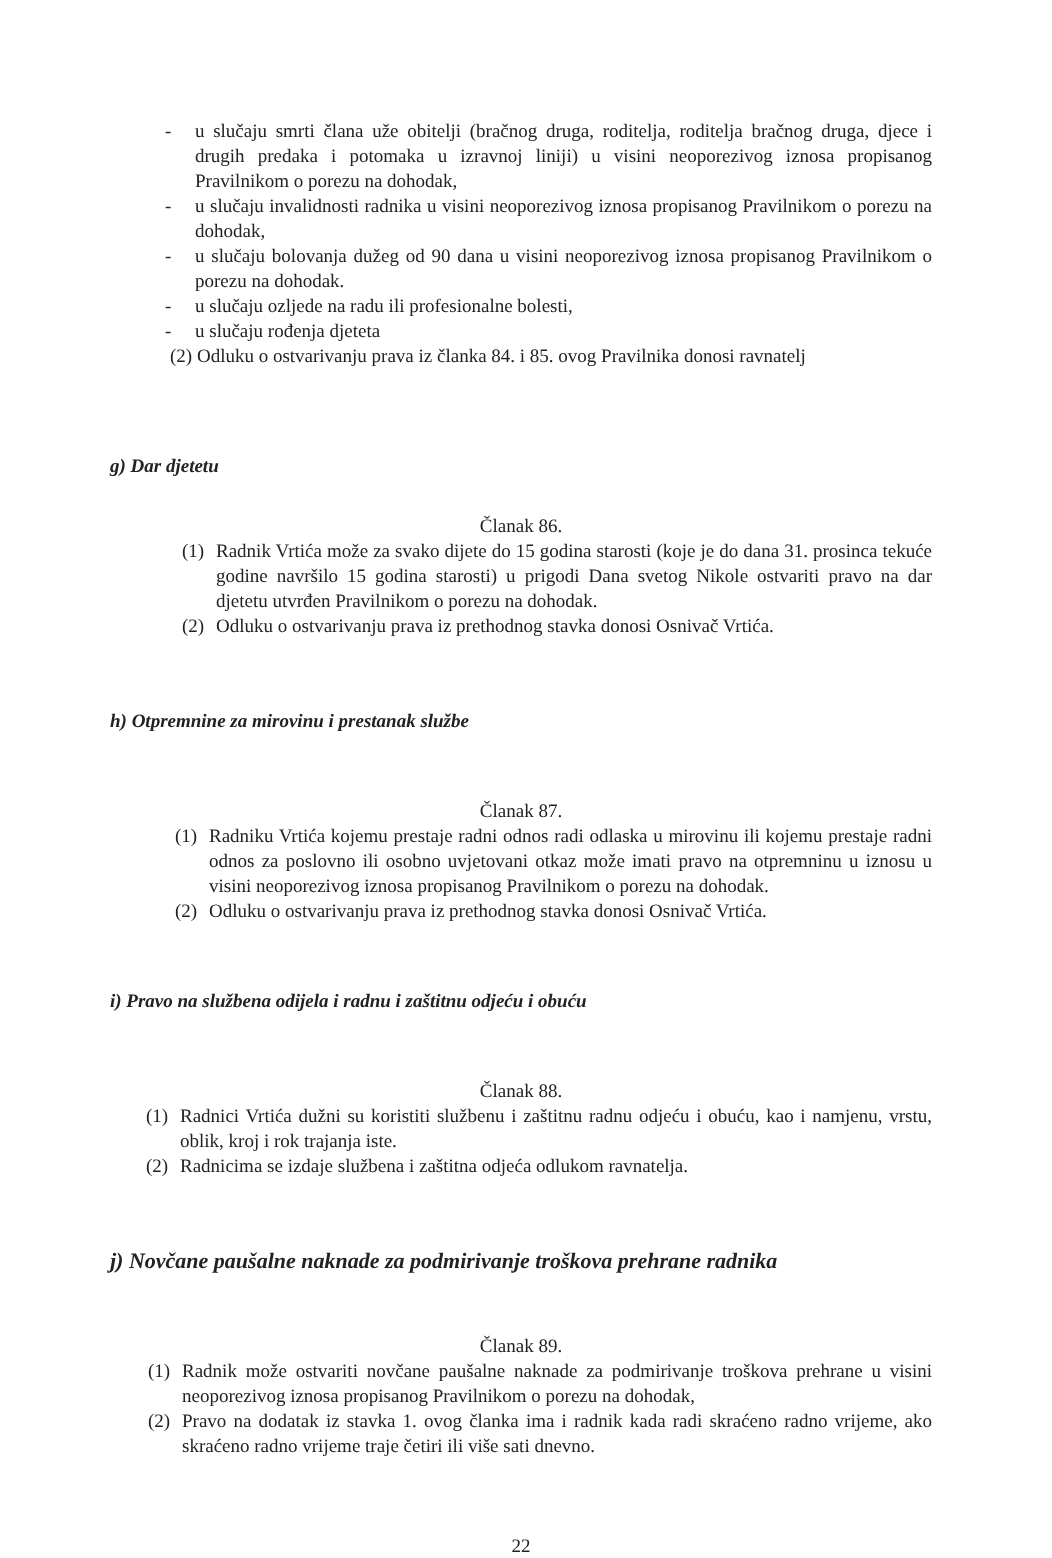- u slučaju smrti člana uže obitelji (bračnog druga, roditelja, roditelja bračnog druga, djece i drugih predaka i potomaka u izravnoj liniji) u visini neoporezivog iznosa propisanog Pravilnikom o porezu na dohodak,
- u slučaju invalidnosti radnika u visini neoporezivog iznosa propisanog Pravilnikom o porezu na dohodak,
- u slučaju bolovanja dužeg od 90 dana u visini neoporezivog iznosa propisanog Pravilnikom o porezu na dohodak.
- u slučaju ozljede na radu ili profesionalne bolesti,
- u slučaju rođenja djeteta
(2) Odluku o ostvarivanju prava iz članka 84. i 85. ovog Pravilnika donosi ravnatelj
g) Dar djetetu
Članak 86.
(1) Radnik Vrtića može za svako dijete do 15 godina starosti (koje je do dana 31. prosinca tekuće godine navršilo 15 godina starosti) u prigodi Dana svetog Nikole ostvariti pravo na dar djetetu utvrđen Pravilnikom o porezu na dohodak.
(2) Odluku o ostvarivanju prava iz prethodnog stavka donosi Osnivač Vrtića.
h) Otpremnine za mirovinu i prestanak službe
Članak 87.
(1) Radniku Vrtića kojemu prestaje radni odnos radi odlaska u mirovinu ili kojemu prestaje radni odnos za poslovno ili osobno uvjetovani otkaz može imati pravo na otpremninu u iznosu u visini neoporezivog iznosa propisanog Pravilnikom o porezu na dohodak.
(2) Odluku o ostvarivanju prava iz prethodnog stavka donosi Osnivač Vrtića.
i) Pravo na službena odijela i radnu i zaštitnu odjeću i obuću
Članak 88.
(1) Radnici Vrtića dužni su koristiti službenu i zaštitnu radnu odjeću i obuću, kao i namjenu, vrstu, oblik, kroj i rok trajanja iste.
(2) Radnicima se izdaje službena i zaštitna odjeća odlukom ravnatelja.
j) Novčane paušalne naknade za podmirivanje troškova prehrane radnika
Članak 89.
(1) Radnik može ostvariti novčane paušalne naknade za podmirivanje troškova prehrane u visini neoporezivog iznosa propisanog Pravilnikom o porezu na dohodak,
(2) Pravo na dodatak iz stavka 1. ovog članka ima i radnik kada radi skraćeno radno vrijeme, ako skraćeno radno vrijeme traje četiri ili više sati dnevno.
22